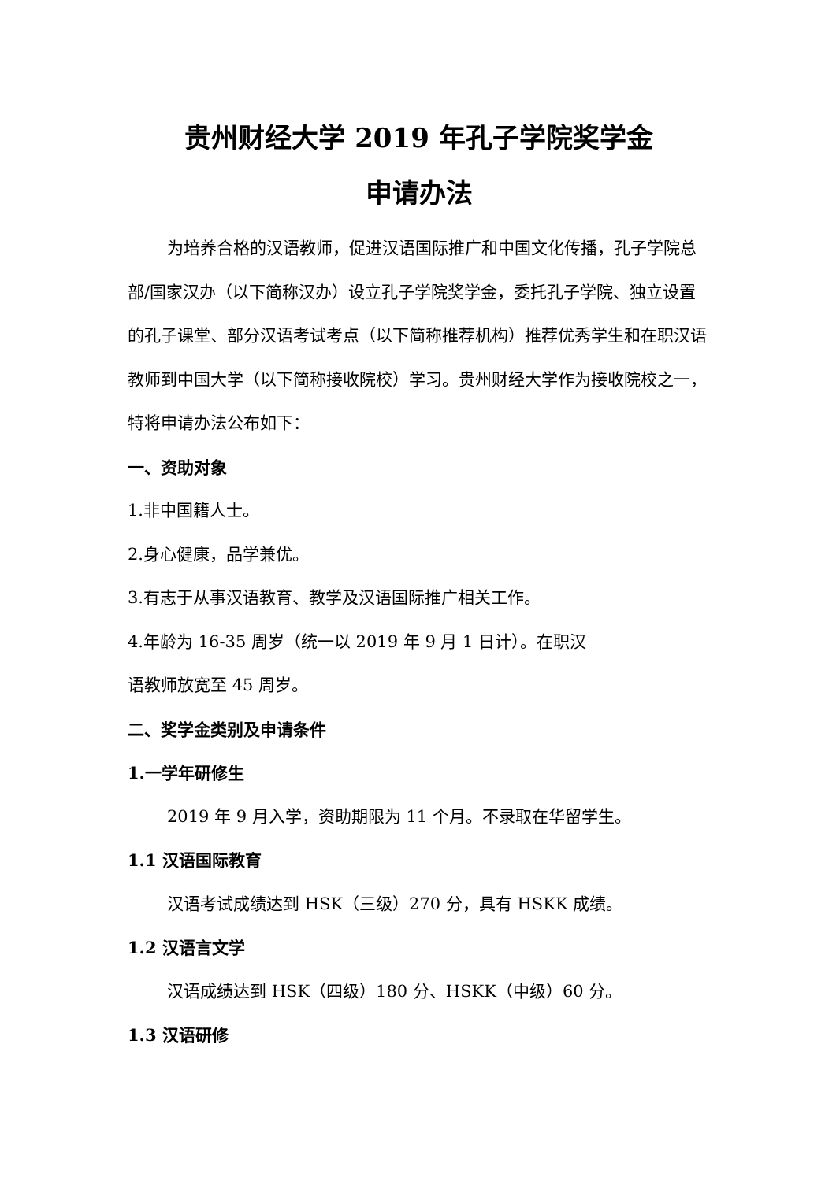贵州财经大学 2019 年孔子学院奖学金
申请办法
为培养合格的汉语教师，促进汉语国际推广和中国文化传播，孔子学院总部/国家汉办（以下简称汉办）设立孔子学院奖学金，委托孔子学院、独立设置的孔子课堂、部分汉语考试考点（以下简称推荐机构）推荐优秀学生和在职汉语教师到中国大学（以下简称接收院校）学习。贵州财经大学作为接收院校之一，特将申请办法公布如下：
一、资助对象
1.非中国籍人士。
2.身心健康，品学兼优。
3.有志于从事汉语教育、教学及汉语国际推广相关工作。
4.年龄为 16-35 周岁（统一以 2019 年 9 月 1 日计）。在职汉
语教师放宽至 45 周岁。
二、奖学金类别及申请条件
1.一学年研修生
2019 年 9 月入学，资助期限为 11 个月。不录取在华留学生。
1.1 汉语国际教育
汉语考试成绩达到 HSK（三级）270 分，具有 HSKK 成绩。
1.2 汉语言文学
汉语成绩达到 HSK（四级）180 分、HSKK（中级）60 分。
1.3 汉语研修